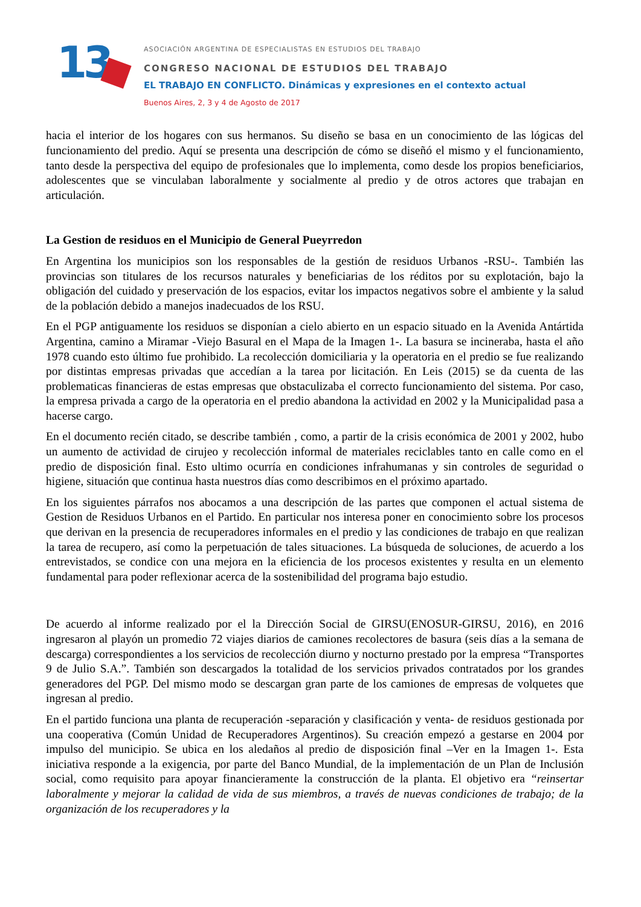13
ASOCIACIÓN ARGENTINA DE ESPECIALISTAS EN ESTUDIOS DEL TRABAJO
CONGRESO NACIONAL DE ESTUDIOS DEL TRABAJO
EL TRABAJO EN CONFLICTO. Dinámicas y expresiones en el contexto actual
Buenos Aires, 2, 3 y 4 de Agosto de 2017
hacia el interior de los hogares con sus hermanos. Su diseño se basa en un conocimiento de las lógicas del funcionamiento del predio. Aquí se presenta una descripción de cómo se diseñó el mismo y el funcionamiento, tanto desde la perspectiva del equipo de profesionales que lo implementa, como desde los propios beneficiarios, adolescentes que se vinculaban laboralmente y socialmente al predio y de otros actores que trabajan en articulación.
La Gestion de residuos en el Municipio de General Pueyrredon
En Argentina los municipios son los responsables de la gestión de residuos Urbanos -RSU-. También las provincias son titulares de los recursos naturales y beneficiarias de los réditos por su explotación, bajo la obligación del cuidado y preservación de los espacios, evitar los impactos negativos sobre el ambiente y la salud de la población debido a manejos inadecuados de los RSU.
En el PGP antiguamente los residuos se disponían a cielo abierto en un espacio situado en la Avenida Antártida Argentina, camino a Miramar -Viejo Basural en el Mapa de la Imagen 1-. La basura se incineraba, hasta el año 1978 cuando esto último fue prohibido. La recolección domiciliaria y la operatoria en el predio se fue realizando por distintas empresas privadas que accedían a la tarea por licitación. En Leis (2015) se da cuenta de las problematicas financieras de estas empresas que obstaculizaba el correcto funcionamiento del sistema. Por caso, la empresa privada a cargo de la operatoria en el predio abandona la actividad en 2002 y la Municipalidad pasa a hacerse cargo.
En el documento recién citado, se describe también , como, a partir de la crisis económica de 2001 y 2002, hubo un aumento de actividad de cirujeo y recolección informal de materiales reciclables tanto en calle como en el predio de disposición final. Esto ultimo ocurría en condiciones infrahumanas y sin controles de seguridad o higiene, situación que continua hasta nuestros días como describimos en el próximo apartado.
En los siguientes párrafos nos abocamos a una descripción de las partes que componen el actual sistema de Gestion de Residuos Urbanos en el Partido. En particular nos interesa poner en conocimiento sobre los procesos que derivan en la presencia de recuperadores informales en el predio y las condiciones de trabajo en que realizan la tarea de recupero, así como la perpetuación de tales situaciones. La búsqueda de soluciones, de acuerdo a los entrevistados, se condice con una mejora en la eficiencia de los procesos existentes y resulta en un elemento fundamental para poder reflexionar acerca de la sostenibilidad del programa bajo estudio.
De acuerdo al informe realizado por el la Dirección Social de GIRSU(ENOSUR-GIRSU, 2016), en 2016 ingresaron al playón un promedio 72 viajes diarios de camiones recolectores de basura (seis días a la semana de descarga) correspondientes a los servicios de recolección diurno y nocturno prestado por la empresa “Transportes 9 de Julio S.A.”. También son descargados la totalidad de los servicios privados contratados por los grandes generadores del PGP. Del mismo modo se descargan gran parte de los camiones de empresas de volquetes que ingresan al predio.
En el partido funciona una planta de recuperación -separación y clasificación y venta- de residuos gestionada por una cooperativa (Común Unidad de Recuperadores Argentinos). Su creación empezó a gestarse en 2004 por impulso del municipio. Se ubica en los aledaños al predio de disposición final –Ver en la Imagen 1-. Esta iniciativa responde a la exigencia, por parte del Banco Mundial, de la implementación de un Plan de Inclusión social, como requisito para apoyar financieramente la construcción de la planta. El objetivo era “reinsertar laboralmente y mejorar la calidad de vida de sus miembros, a través de nuevas condiciones de trabajo; de la organización de los recuperadores y la